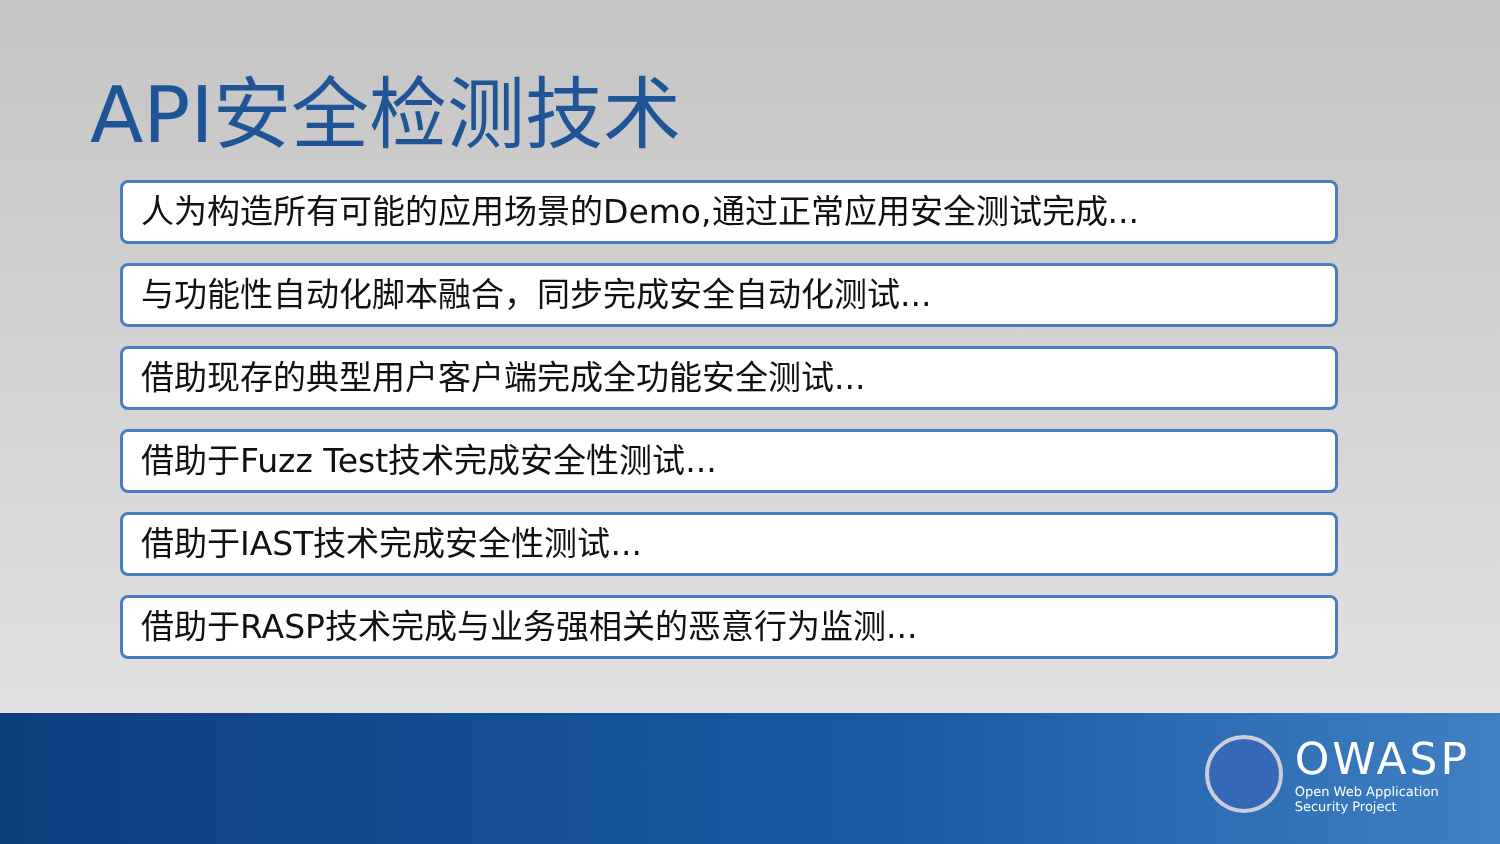API安全检测技术
人为构造所有可能的应用场景的Demo,通过正常应用安全测试完成...
与功能性自动化脚本融合，同步完成安全自动化测试...
借助现存的典型用户客户端完成全功能安全测试...
借助于Fuzz Test技术完成安全性测试...
借助于IAST技术完成安全性测试...
借助于RASP技术完成与业务强相关的恶意行为监测...
OWASP
Open Web Application
Security Project